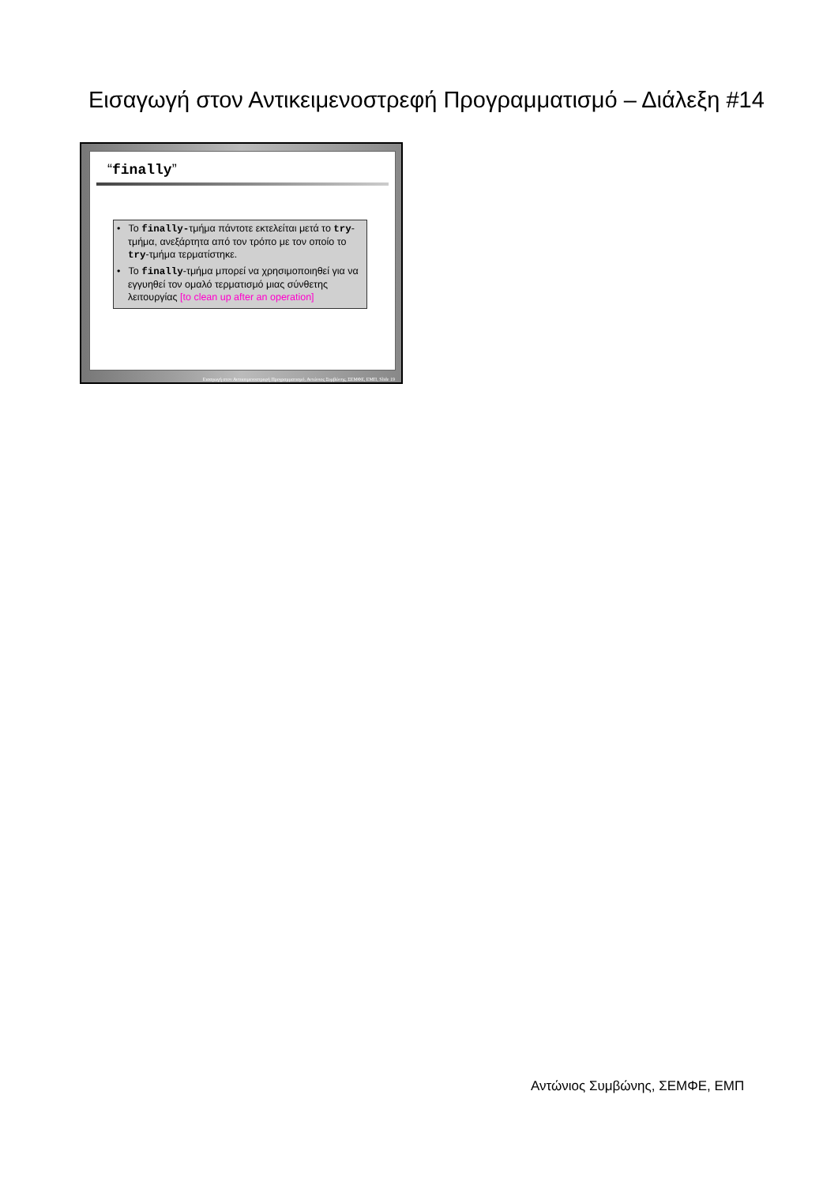Εισαγωγή στον Αντικειμενοστρεφή Προγραμματισμό – Διάλεξη #14
“finally”
• Το finally-τμήμα πάντοτε εκτελείται μετά το try-τμήμα, ανεξάρτητα από τον τρόπο με τον οποίο το try-τμήμα τερματίστηκε.
• Το finally-τμήμα μπορεί να χρησιμοποιηθεί για να εγγυηθεί τον ομαλό τερματισμό μιας σύνθετης λειτουργίας [to clean up after an operation]
Εισαγωγή στον Αντικειμενοστρεφή Προγραμματισμό, Αντώνιος Συμβώνης, ΣΕΜΦΕ, ΕΜΠ, Slide 19
Αντώνιος Συμβώνης, ΣΕΜΦΕ, ΕΜΠ